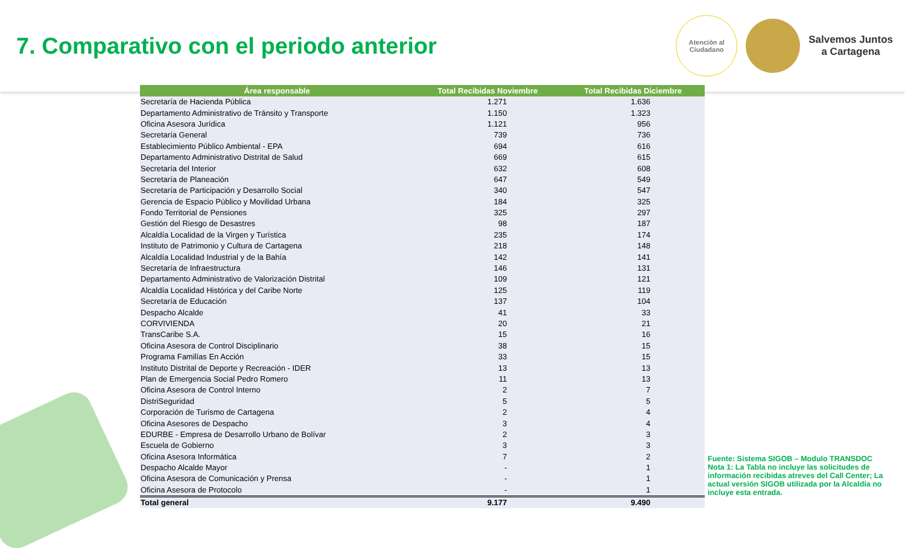7. Comparativo con el periodo anterior
Atención al
Ciudadano
Salvemos Juntos
a Cartagena
| Área responsable | Total Recibidas Noviembre | Total Recibidas Diciembre |
| --- | --- | --- |
| Secretaría de Hacienda Pública | 1.271 | 1.636 |
| Departamento Administrativo de Tránsito y Transporte | 1.150 | 1.323 |
| Oficina Asesora Jurídica | 1.121 | 956 |
| Secretaría General | 739 | 736 |
| Establecimiento Público Ambiental - EPA | 694 | 616 |
| Departamento Administrativo Distrital de Salud | 669 | 615 |
| Secretaría del Interior | 632 | 608 |
| Secretaría de Planeación | 647 | 549 |
| Secretaría de Participación y Desarrollo Social | 340 | 547 |
| Gerencia de Espacio Público y Movilidad Urbana | 184 | 325 |
| Fondo Territorial de Pensiones | 325 | 297 |
| Gestión del Riesgo de Desastres | 98 | 187 |
| Alcaldía Localidad de la Virgen y Turística | 235 | 174 |
| Instituto de Patrimonio y Cultura de Cartagena | 218 | 148 |
| Alcaldía Localidad Industrial y de la Bahía | 142 | 141 |
| Secretaría de Infraestructura | 146 | 131 |
| Departamento Administrativo de Valorización Distrital | 109 | 121 |
| Alcaldía Localidad Histórica y del Caribe Norte | 125 | 119 |
| Secretaría de Educación | 137 | 104 |
| Despacho Alcalde | 41 | 33 |
| CORVIVIENDA | 20 | 21 |
| TransCaribe S.A. | 15 | 16 |
| Oficina Asesora de Control Disciplinario | 38 | 15 |
| Programa Familías En Acción | 33 | 15 |
| Instituto Distrital de Deporte y Recreación - IDER | 13 | 13 |
| Plan de Emergencia Social Pedro Romero | 11 | 13 |
| Oficina Asesora de Control Interno | 2 | 7 |
| DistriSeguridad | 5 | 5 |
| Corporación de Turismo de Cartagena | 2 | 4 |
| Oficina Asesores de Despacho | 3 | 4 |
| EDURBE - Empresa de Desarrollo Urbano de Bolívar | 2 | 3 |
| Escuela de Gobierno | 3 | 3 |
| Oficina Asesora Informática | 7 | 2 |
| Despacho Alcalde Mayor | - | 1 |
| Oficina Asesora de Comunicación y Prensa | - | 1 |
| Oficina Asesora de Protocolo | - | 1 |
| Total general | 9.177 | 9.490 |
Fuente: Sistema SIGOB – Modulo TRANSDOC
Nota 1: La Tabla no incluye las solicitudes de información recibidas atreves del Call Center; La actual versión SIGOB utilizada por la Alcaldía no incluye esta entrada.